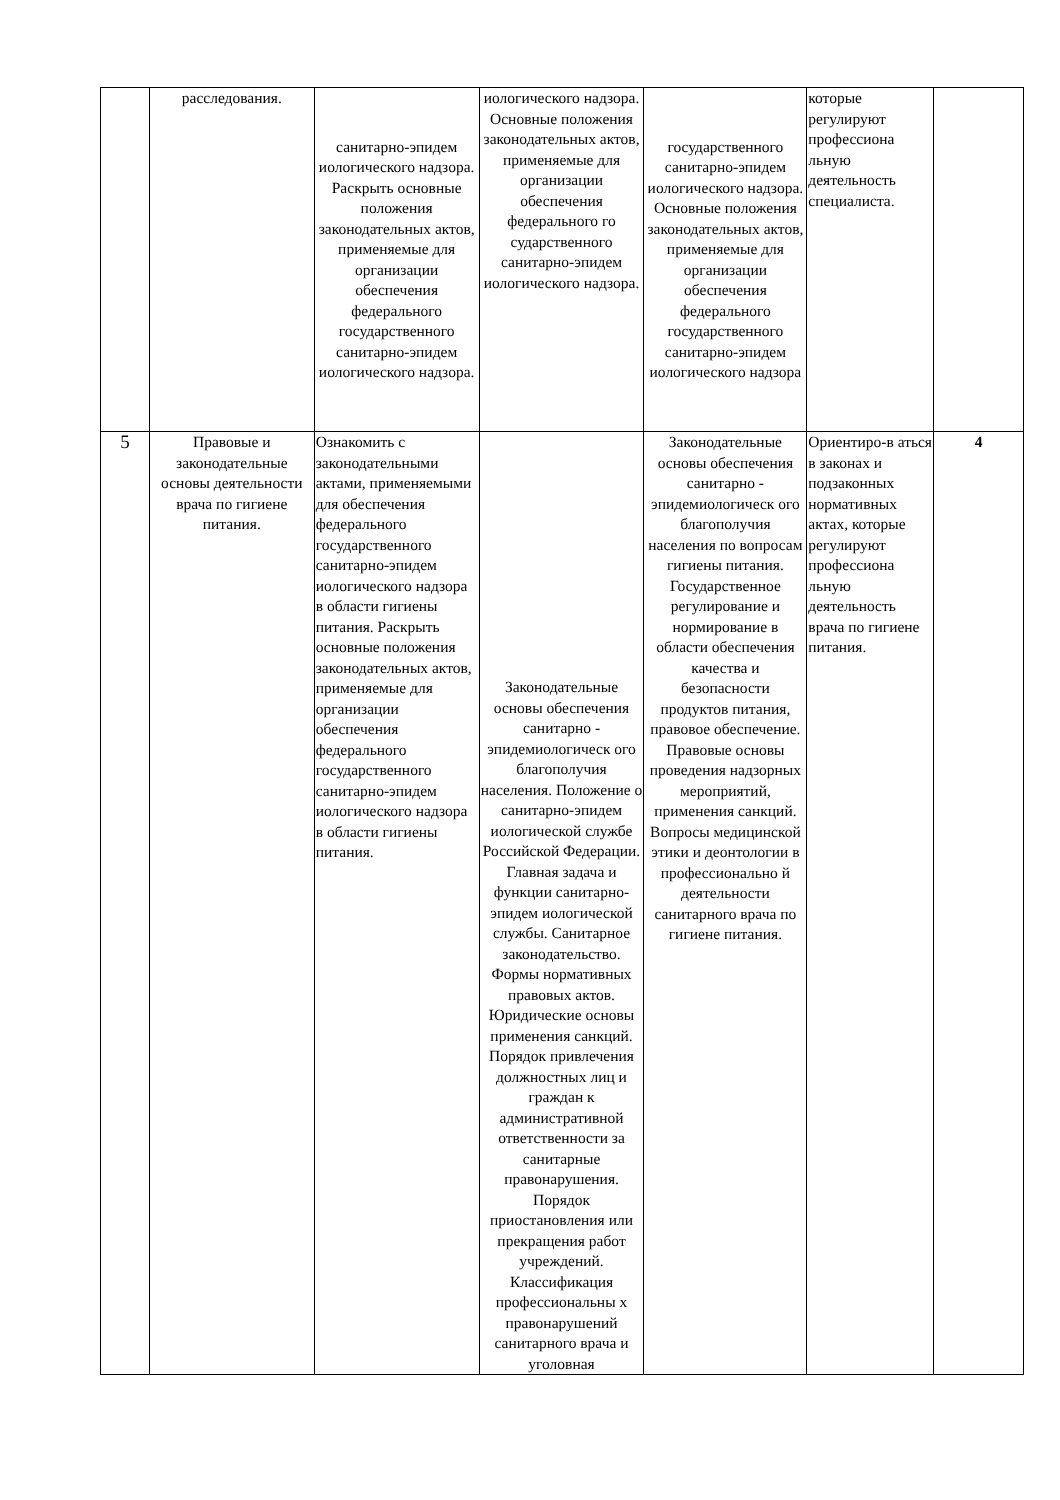| | расследования. | санитарно-эпидем иологического надзора. Раскрыть основные положения законодательных актов, применяемые для организации обеспечения федерального государственного санитарно-эпидем иологического надзора. | иологического надзора. Основные положения законодательных актов, применяемые для организации обеспечения федерального го сударственного санитарно-эпидем иологического надзора. | государственного санитарно-эпидем иологического надзора. Основные положения законодательных актов, применяемые для организации обеспечения федерального государственного санитарно-эпидем иологического надзора | которые регулируют профессиона льную деятельность специалиста. | |
| 5 | Правовые и законодательные основы деятельности врача по гигиене питания. | Ознакомить с законодательными актами, применяемыми для обеспечения федерального государственного санитарно-эпидем иологического надзора в области гигиены питания. Раскрыть основные положения законодательных актов, применяемые для организации обеспечения федерального государственного санитарно-эпидем иологического надзора в области гигиены питания. | Законодательные основы обеспечения санитарно - эпидемиологическ ого благополучия населения. Положение о санитарно-эпидем иологической службе Российской Федерации. Главная задача и функции санитарно-эпидем иологической службы. Санитарное законодательство. Формы нормативных правовых актов. Юридические основы применения санкций. Порядок привлечения должностных лиц и граждан к административной ответственности за санитарные правонарушения. Порядок приостановления или прекращения работ учреждений. Классификация профессиональны х правонарушений санитарного врача и уголовная | Законодательные основы обеспечения санитарно - эпидемиологическ ого благополучия населения по вопросам гигиены питания. Государственное регулирование и нормирование в области обеспечения качества и безопасности продуктов питания, правовое обеспечение. Правовые основы проведения надзорных мероприятий, применения санкций. Вопросы медицинской этики и деонтологии в профессионально й деятельности санитарного врача по гигиене питания. | Ориентиро-в аться в законах и подзаконных нормативных актах, которые регулируют профессиона льную деятельность врача по гигиене питания. | 4 |